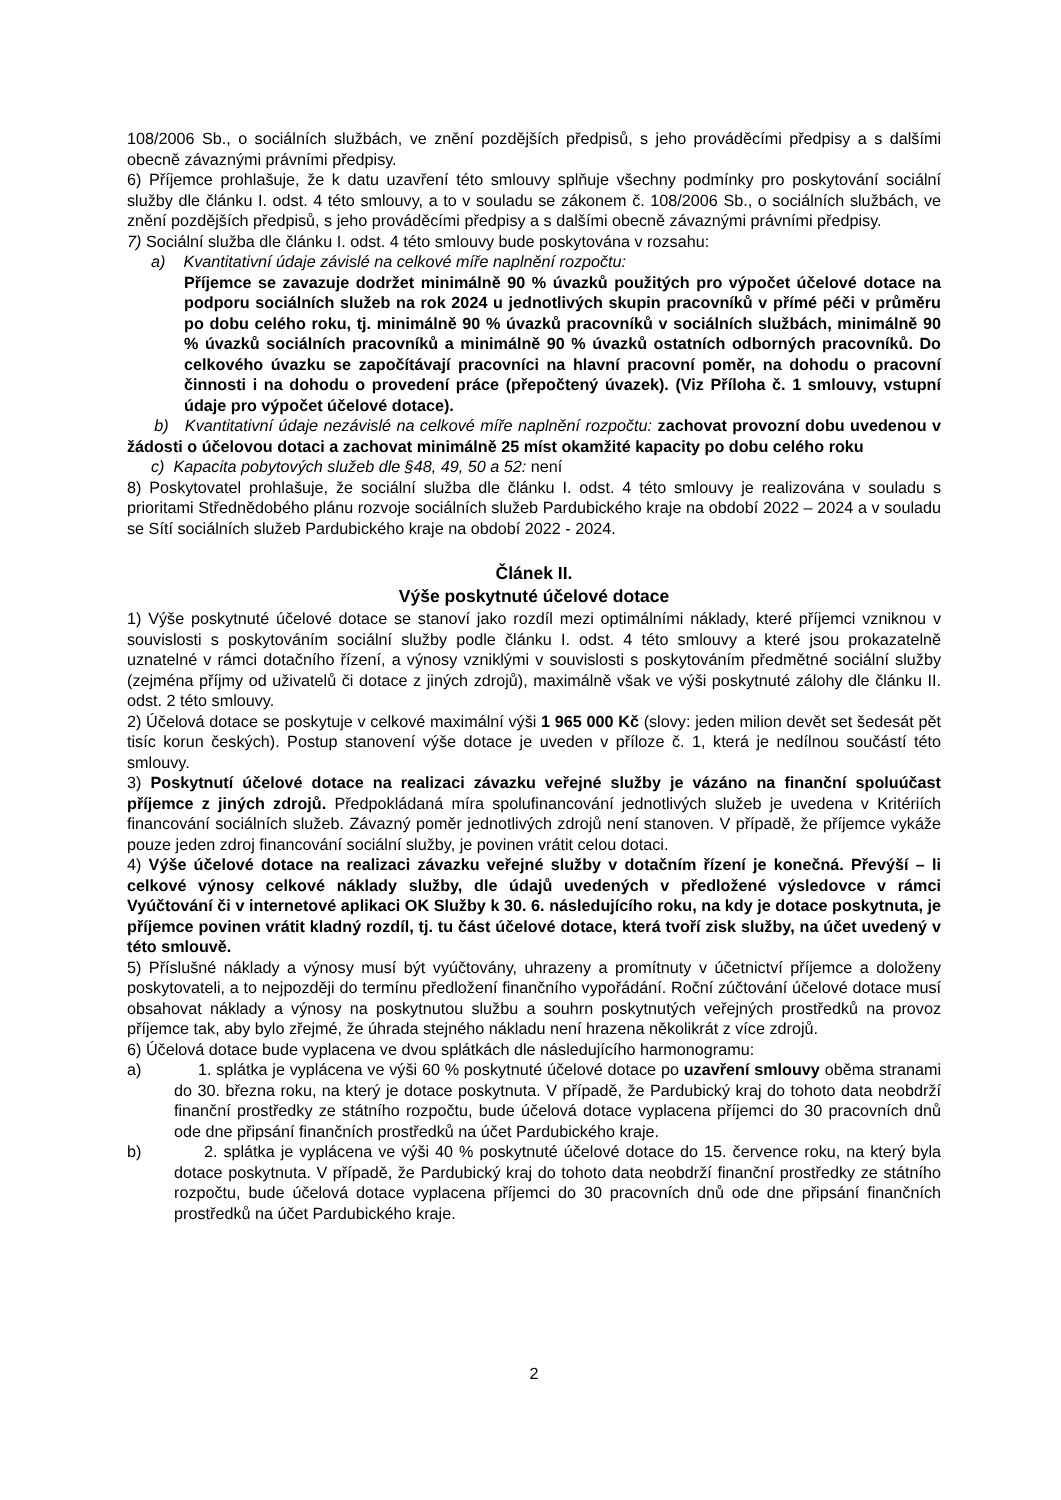108/2006 Sb., o sociálních službách, ve znění pozdějších předpisů, s jeho prováděcími předpisy a s dalšími obecně závaznými právními předpisy.
6) Příjemce prohlašuje, že k datu uzavření této smlouvy splňuje všechny podmínky pro poskytování sociální služby dle článku I. odst. 4 této smlouvy, a to v souladu se zákonem č. 108/2006 Sb., o sociálních službách, ve znění pozdějších předpisů, s jeho prováděcími předpisy a s dalšími obecně závaznými právními předpisy.
7) Sociální služba dle článku I. odst. 4 této smlouvy bude poskytována v rozsahu:
a) Kvantitativní údaje závislé na celkové míře naplnění rozpočtu:
Příjemce se zavazuje dodržet minimálně 90 % úvazků použitých pro výpočet účelové dotace na podporu sociálních služeb na rok 2024 u jednotlivých skupin pracovníků v přímé péči v průměru po dobu celého roku, tj. minimálně 90 % úvazků pracovníků v sociálních službách, minimálně 90 % úvazků sociálních pracovníků a minimálně 90 % úvazků ostatních odborných pracovníků. Do celkového úvazku se započítávají pracovníci na hlavní pracovní poměr, na dohodu o pracovní činnosti i na dohodu o provedení práce (přepočtený úvazek). (Viz Příloha č. 1 smlouvy, vstupní údaje pro výpočet účelové dotace).
b) Kvantitativní údaje nezávislé na celkové míře naplnění rozpočtu: zachovat provozní dobu uvedenou v žádosti o účelovou dotaci a zachovat minimálně 25 míst okamžité kapacity po dobu celého roku
c) Kapacita pobytových služeb dle §48, 49, 50 a 52: není
8) Poskytovatel prohlašuje, že sociální služba dle článku I. odst. 4 této smlouvy je realizována v souladu s prioritami Střednědobého plánu rozvoje sociálních služeb Pardubického kraje na období 2022 – 2024 a v souladu se Sítí sociálních služeb Pardubického kraje na období 2022 - 2024.
Článek II.
Výše poskytnuté účelové dotace
1) Výše poskytnuté účelové dotace se stanoví jako rozdíl mezi optimálními náklady, které příjemci vzniknou v souvislosti s poskytováním sociální služby podle článku I. odst. 4 této smlouvy a které jsou prokazatelně uznatelné v rámci dotačního řízení, a výnosy vzniklými v souvislosti s poskytováním předmětné sociální služby (zejména příjmy od uživatelů či dotace z jiných zdrojů), maximálně však ve výši poskytnuté zálohy dle článku II. odst. 2 této smlouvy.
2) Účelová dotace se poskytuje v celkové maximální výši 1 965 000 Kč (slovy: jeden milion devět set šedesát pět tisíc korun českých). Postup stanovení výše dotace je uveden v příloze č. 1, která je nedílnou součástí této smlouvy.
3) Poskytnutí účelové dotace na realizaci závazku veřejné služby je vázáno na finanční spoluúčast příjemce z jiných zdrojů. Předpokládaná míra spolufinancování jednotlivých služeb je uvedena v Kritériích financování sociálních služeb. Závazný poměr jednotlivých zdrojů není stanoven. V případě, že příjemce vykáže pouze jeden zdroj financování sociální služby, je povinen vrátit celou dotaci.
4) Výše účelové dotace na realizaci závazku veřejné služby v dotačním řízení je konečná. Převýší – li celkové výnosy celkové náklady služby, dle údajů uvedených v předložené výsledovce v rámci Vyúčtování či v internetové aplikaci OK Služby k 30. 6. následujícího roku, na kdy je dotace poskytnuta, je příjemce povinen vrátit kladný rozdíl, tj. tu část účelové dotace, která tvoří zisk služby, na účet uvedený v této smlouvě.
5) Příslušné náklady a výnosy musí být vyúčtovány, uhrazeny a promítnuty v účetnictví příjemce a doloženy poskytovateli, a to nejpozději do termínu předložení finančního vypořádání. Roční zúčtování účelové dotace musí obsahovat náklady a výnosy na poskytnutou službu a souhrn poskytnutých veřejných prostředků na provoz příjemce tak, aby bylo zřejmé, že úhrada stejného nákladu není hrazena několikrát z více zdrojů.
6) Účelová dotace bude vyplacena ve dvou splátkách dle následujícího harmonogramu:
a) 1. splátka je vyplácena ve výši 60 % poskytnuté účelové dotace po uzavření smlouvy oběma stranami do 30. března roku, na který je dotace poskytnuta. V případě, že Pardubický kraj do tohoto data neobdrží finanční prostředky ze státního rozpočtu, bude účelová dotace vyplacena příjemci do 30 pracovních dnů ode dne připsání finančních prostředků na účet Pardubického kraje.
b) 2. splátka je vyplácena ve výši 40 % poskytnuté účelové dotace do 15. července roku, na který byla dotace poskytnuta. V případě, že Pardubický kraj do tohoto data neobdrží finanční prostředky ze státního rozpočtu, bude účelová dotace vyplacena příjemci do 30 pracovních dnů ode dne připsání finančních prostředků na účet Pardubického kraje.
2